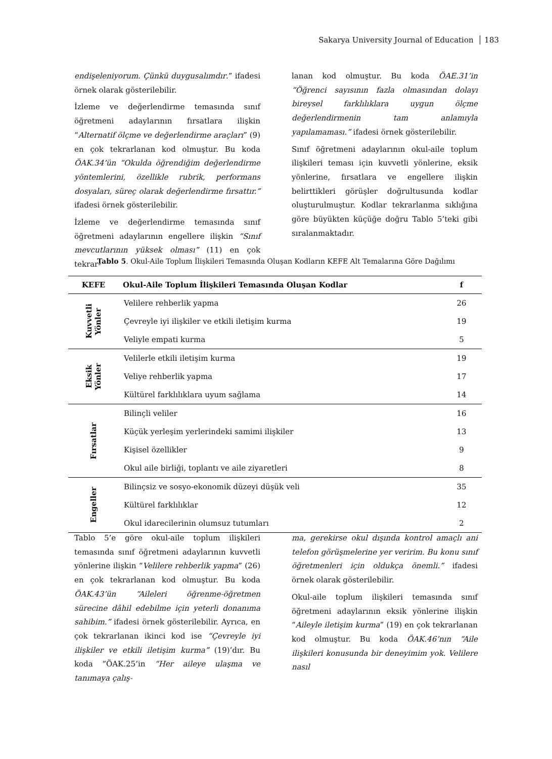Sakarya University Journal of Education 183
endişeleniyorum. Çünkü duygusalımdır.” ifadesi örnek olarak gösterilebilir.
İzleme ve değerlendirme temasında sınıf öğretmeni adaylarının fırsatlara ilişkin “Alternatif ölçme ve değerlendirme araçları” (9) en çok tekrarlanan kod olmuştur. Bu koda ÖAK.34’ün “Okulda öğrendiğim değerlendirme yöntemlerini, özellikle rubrik, performans dosyaları, süreç olarak değerlendirme fırsattır.” ifadesi örnek gösterilebilir.
İzleme ve değerlendirme temasında sınıf öğretmeni adaylarının engellere ilişkin “Sınıf mevcutlarının yüksek olması” (11) en çok tekrar-
lanan kod olmuştur. Bu koda ÖAE.31’in “Öğrenci sayısının fazla olmasından dolayı bireysel farklılıklara uygun ölçme değerlendirmenin tam anlamıyla yapılamaması.” ifadesi örnek gösterilebilir.
Sınıf öğretmeni adaylarının okul-aile toplum ilişkileri teması için kuvvetli yönlerine, eksik yönlerine, fırsatlara ve engellere ilişkin belirttikleri görüşler doğrultusunda kodlar oluşturulmuştur. Kodlar tekrarlanma sıklığına göre büyükten küçüğe doğru Tablo 5’teki gibi sıralanmaktadır.
Tablo 5. Okul-Aile Toplum İlişkileri Temasında Oluşan Kodların KEFE Alt Temalarına Göre Dağılımı
| KEFE | Okul-Aile Toplum İlişkileri Temasında Oluşan Kodlar | f |
| --- | --- | --- |
| Kuvvetli Yönler | Velilere rehberlik yapma | 26 |
| | Çevreyle iyi ilişkiler ve etkili iletişim kurma | 19 |
| | Veliyle empati kurma | 5 |
| Eksik Yönler | Velilerle etkili iletişim kurma | 19 |
| | Veliye rehberlik yapma | 17 |
| | Kültürel farklılıklara uyum sağlama | 14 |
| Fırsatlar | Bilinçli veliler | 16 |
| | Küçük yerleşim yerlerindeki samimi ilişkiler | 13 |
| | Kişisel özellikler | 9 |
| | Okul aile birliği, toplantı ve aile ziyaretleri | 8 |
| Engeller | Bilinçsiz ve sosyo-ekonomik düzeyi düşük veli | 35 |
| | Kültürel farklılıklar | 12 |
| | Okul idarecilerinin olumsuz tutumları | 2 |
Tablo 5’e göre okul-aile toplum ilişkileri temasında sınıf öğretmeni adaylarının kuvvetli yönlerine ilişkin “Velilere rehberlik yapma” (26) en çok tekrarlanan kod olmuştur. Bu koda ÖAK.43’ün “Aileleri öğrenme-öğretmen sürecine dâhil edebilme için yeterli donanıma sahibim.” ifadesi örnek gösterilebilir. Ayrıca, en çok tekrarlanan ikinci kod ise “Çevreyle iyi ilişkiler ve etkili iletişim kurma” (19)’dır. Bu koda “ÖAK.25’in “Her aileye ulaşma ve tanımaya çalış-
ma, gerekirse okul dışında kontrol amaçlı ani telefon görüşmelerine yer veririm. Bu konu sınıf öğretmenleri için oldukça önemli.” ifadesi örnek olarak gösterilebilir.
Okul-aile toplum ilişkileri temasında sınıf öğretmeni adaylarının eksik yönlerine ilişkin “Aileyle iletişim kurma” (19) en çok tekrarlanan kod olmuştur. Bu koda ÖAK.46’nın “Aile ilişkileri konusunda bir deneyimim yok. Velilere nasıl